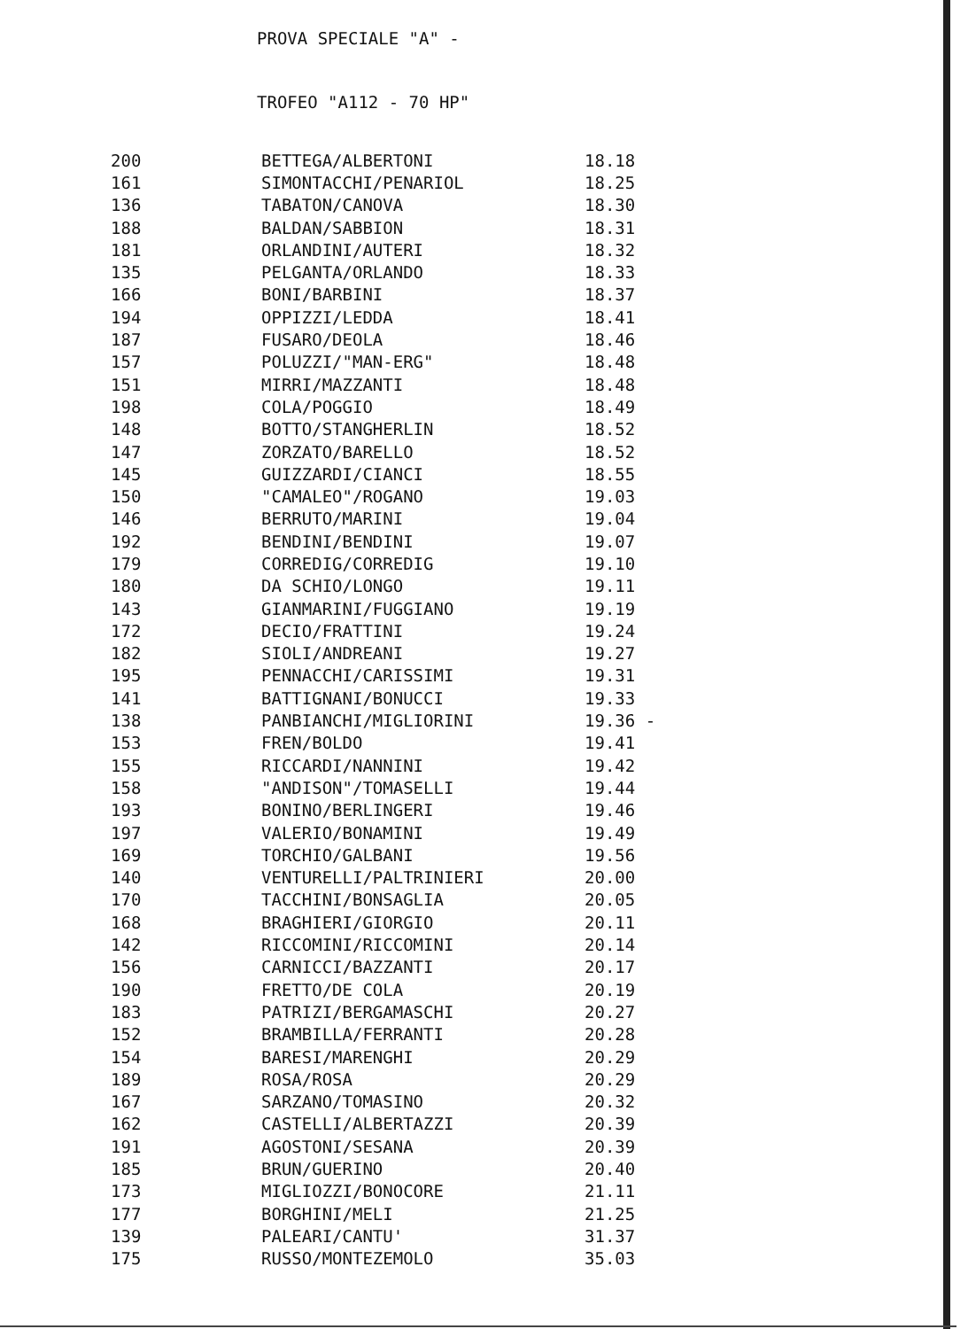PROVA SPECIALE "A" -
TROFEO "A112 - 70 HP"
| 200 | BETTEGA/ALBERTONI | 18.18 |
| 161 | SIMONTACCHI/PENARIOL | 18.25 |
| 136 | TABATON/CANOVA | 18.30 |
| 188 | BALDAN/SABBION | 18.31 |
| 181 | ORLANDINI/AUTERI | 18.32 |
| 135 | PELGANTA/ORLANDO | 18.33 |
| 166 | BONI/BARBINI | 18.37 |
| 194 | OPPIZZI/LEDDA | 18.41 |
| 187 | FUSARO/DEOLA | 18.46 |
| 157 | POLUZZI/"MAN-ERG" | 18.48 |
| 151 | MIRRI/MAZZANTI | 18.48 |
| 198 | COLA/POGGIO | 18.49 |
| 148 | BOTTO/STANGHERLIN | 18.52 |
| 147 | ZORZATO/BARELLO | 18.52 |
| 145 | GUIZZARDI/CIANCI | 18.55 |
| 150 | "CAMALEO"/ROGANO | 19.03 |
| 146 | BERRUTO/MARINI | 19.04 |
| 192 | BENDINI/BENDINI | 19.07 |
| 179 | CORREDIG/CORREDIG | 19.10 |
| 180 | DA SCHIO/LONGO | 19.11 |
| 143 | GIANMARINI/FUGGIANO | 19.19 |
| 172 | DECIO/FRATTINI | 19.24 |
| 182 | SIOLI/ANDREANI | 19.27 |
| 195 | PENNACCHI/CARISSIMI | 19.31 |
| 141 | BATTIGNANI/BONUCCI | 19.33 |
| 138 | PANBIANCHI/MIGLIORINI | 19.36 - |
| 153 | FREN/BOLDO | 19.41 |
| 155 | RICCARDI/NANNINI | 19.42 |
| 158 | "ANDISON"/TOMASELLI | 19.44 |
| 193 | BONINO/BERLINGERI | 19.46 |
| 197 | VALERIO/BONAMINI | 19.49 |
| 169 | TORCHIO/GALBANI | 19.56 |
| 140 | VENTURELLI/PALTRINIERI | 20.00 |
| 170 | TACCHINI/BONSAGLIA | 20.05 |
| 168 | BRAGHIERI/GIORGIO | 20.11 |
| 142 | RICCOMINI/RICCOMINI | 20.14 |
| 156 | CARNICCI/BAZZANTI | 20.17 |
| 190 | FRETTO/DE COLA | 20.19 |
| 183 | PATRIZI/BERGAMASCHI | 20.27 |
| 152 | BRAMBILLA/FERRANTI | 20.28 |
| 154 | BARESI/MARENGHI | 20.29 |
| 189 | ROSA/ROSA | 20.29 |
| 167 | SARZANO/TOMASINO | 20.32 |
| 162 | CASTELLI/ALBERTAZZI | 20.39 |
| 191 | AGOSTONI/SESANA | 20.39 |
| 185 | BRUN/GUERINO | 20.40 |
| 173 | MIGLIOZZI/BONOCORE | 21.11 |
| 177 | BORGHINI/MELI | 21.25 |
| 139 | PALEARI/CANTU' | 31.37 |
| 175 | RUSSO/MONTEZEMOLO | 35.03 |